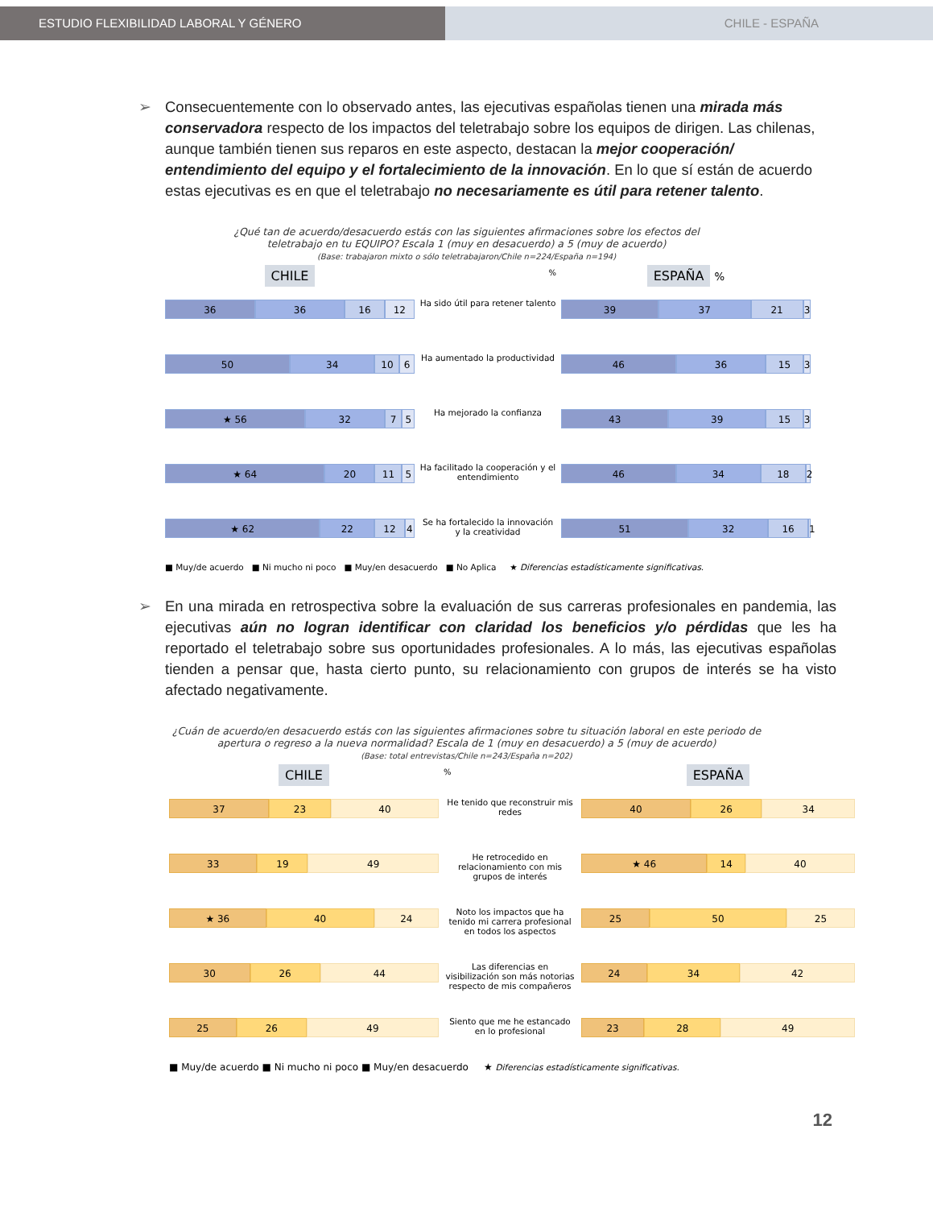ESTUDIO FLEXIBILIDAD LABORAL Y GÉNERO CHILE - ESPAÑA
➢ Consecuentemente con lo observado antes, las ejecutivas españolas tienen una mirada más conservadora respecto de los impactos del teletrabajo sobre los equipos de dirigen. Las chilenas, aunque también tienen sus reparos en este aspecto, destacan la mejor cooperación/ entendimiento del equipo y el fortalecimiento de la innovación. En lo que sí están de acuerdo estas ejecutivas es en que el teletrabajo no necesariamente es útil para retener talento.
¿Qué tan de acuerdo/desacuerdo estás con las siguientes afirmaciones sobre los efectos del
teletrabajo en tu EQUIPO? Escala 1 (muy en desacuerdo) a 5 (muy de acuerdo)
(Base: trabajaron mixto o sólo teletrabajaron/Chile n=224/España n=194)
CHILE
%
ESPAÑA %
36 36 16 12
Ha sido útil para retener talento
39 37 21 3
50 34 10 6
Ha aumentado la productividad
46 36 15 3
★ 56 32 7 5
Ha mejorado la confianza
43 39 15 3
★ 64 20 11 5
Ha facilitado la cooperación y el entendimiento
46 34 18 2
★ 62 22 12 4
Se ha fortalecido la innovación y la creatividad
51 32 16 1
■ Muy/de acuerdo ■ Ni mucho ni poco ■ Muy/en desacuerdo ■ No Aplica ★ Diferencias estadísticamente significativas.
➢ En una mirada en retrospectiva sobre la evaluación de sus carreras profesionales en pandemia, las ejecutivas aún no logran identificar con claridad los beneficios y/o pérdidas que les ha reportado el teletrabajo sobre sus oportunidades profesionales. A lo más, las ejecutivas españolas tienden a pensar que, hasta cierto punto, su relacionamiento con grupos de interés se ha visto afectado negativamente.
¿Cuán de acuerdo/en desacuerdo estás con las siguientes afirmaciones sobre tu situación laboral en este periodo de
apertura o regreso a la nueva normalidad? Escala de 1 (muy en desacuerdo) a 5 (muy de acuerdo)
(Base: total entrevistas/Chile n=243/España n=202)
CHILE
%
ESPAÑA
37 23 40
He tenido que reconstruir mis redes
40 26 34
33 19 49
He retrocedido en relacionamiento con mis grupos de interés
★ 46 14 40
★ 36 40 24
Noto los impactos que ha tenido mi carrera profesional en todos los aspectos
25 50 25
30 26 44
Las diferencias en visibilización son más notorias respecto de mis compañeros
24 34 42
25 26 49
Siento que me he estancado en lo profesional
23 28 49
■ Muy/de acuerdo ■ Ni mucho ni poco ■ Muy/en desacuerdo ★ Diferencias estadísticamente significativas.
12